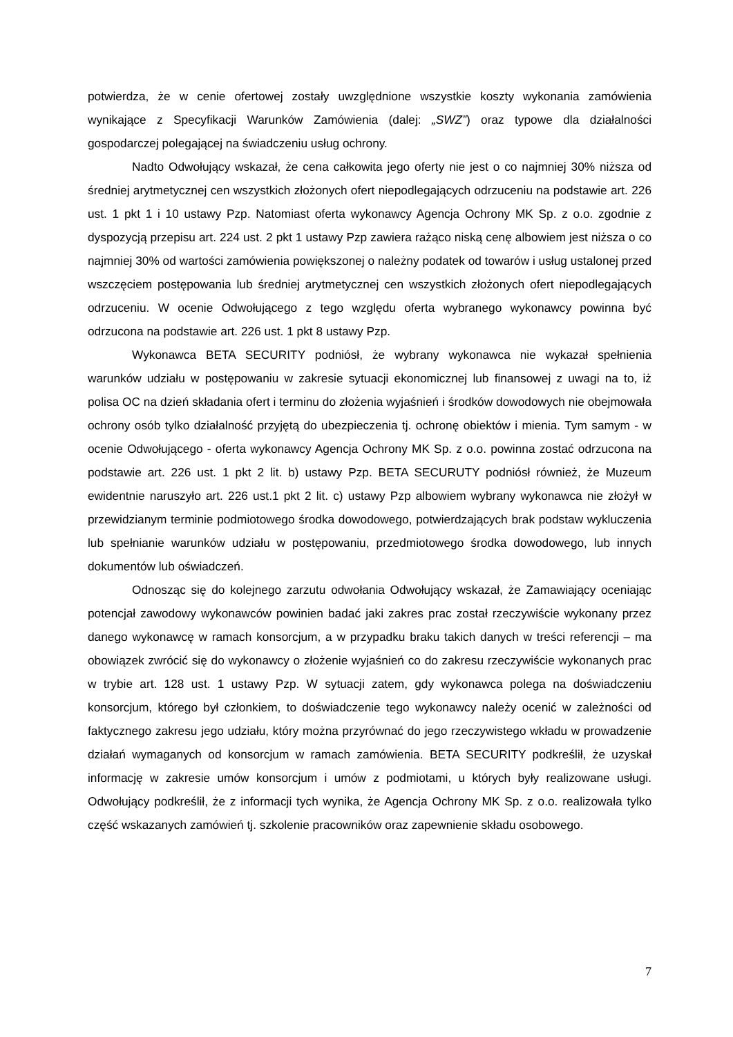potwierdza, że w cenie ofertowej zostały uwzględnione wszystkie koszty wykonania zamówienia wynikające z Specyfikacji Warunków Zamówienia (dalej: „SWZ”) oraz typowe dla działalności gospodarczej polegającej na świadczeniu usług ochrony.
Nadto Odwołujący wskazał, że cena całkowita jego oferty nie jest o co najmniej 30% niższa od średniej arytmetycznej cen wszystkich złożonych ofert niepodlegających odrzuceniu na podstawie art. 226 ust. 1 pkt 1 i 10 ustawy Pzp. Natomiast oferta wykonawcy Agencja Ochrony MK Sp. z o.o. zgodnie z dyspozycją przepisu art. 224 ust. 2 pkt 1 ustawy Pzp zawiera rażąco niską cenę albowiem jest niższa o co najmniej 30% od wartości zamówienia powiększonej o należny podatek od towarów i usług ustalonej przed wszczęciem postępowania lub średniej arytmetycznej cen wszystkich złożonych ofert niepodlegających odrzuceniu. W ocenie Odwołującego z tego względu oferta wybranego wykonawcy powinna być odrzucona na podstawie art. 226 ust. 1 pkt 8 ustawy Pzp.
Wykonawca BETA SECURITY podniósł, że wybrany wykonawca nie wykazał spełnienia warunków udziału w postępowaniu w zakresie sytuacji ekonomicznej lub finansowej z uwagi na to, iż polisa OC na dzień składania ofert i terminu do złożenia wyjaśnień i środków dowodowych nie obejmowała ochrony osób tylko działalność przyjętą do ubezpieczenia tj. ochronę obiektów i mienia. Tym samym - w ocenie Odwołującego - oferta wykonawcy Agencja Ochrony MK Sp. z o.o. powinna zostać odrzucona na podstawie art. 226 ust. 1 pkt 2 lit. b) ustawy Pzp. BETA SECURUTY podniósł również, że Muzeum ewidentnie naruszyło art. 226 ust.1 pkt 2 lit. c) ustawy Pzp albowiem wybrany wykonawca nie złożył w przewidzianym terminie podmiotowego środka dowodowego, potwierdzających brak podstaw wykluczenia lub spełnianie warunków udziału w postępowaniu, przedmiotowego środka dowodowego, lub innych dokumentów lub oświadczeń.
Odnosząc się do kolejnego zarzutu odwołania Odwołujący wskazał, że Zamawiający oceniając potencjał zawodowy wykonawców powinien badać jaki zakres prac został rzeczywiście wykonany przez danego wykonawcę w ramach konsorcjum, a w przypadku braku takich danych w treści referencji – ma obowiązek zwrócić się do wykonawcy o złożenie wyjaśnień co do zakresu rzeczywiście wykonanych prac w trybie art. 128 ust. 1 ustawy Pzp. W sytuacji zatem, gdy wykonawca polega na doświadczeniu konsorcjum, którego był członkiem, to doświadczenie tego wykonawcy należy ocenić w zależności od faktycznego zakresu jego udziału, który można przyrównać do jego rzeczywistego wkładu w prowadzenie działań wymaganych od konsorcjum w ramach zamówienia. BETA SECURITY podkreślił, że uzyskał informację w zakresie umów konsorcjum i umów z podmiotami, u których były realizowane usługi. Odwołujący podkreślił, że z informacji tych wynika, że Agencja Ochrony MK Sp. z o.o. realizowała tylko część wskazanych zamówień tj. szkolenie pracowników oraz zapewnienie składu osobowego.
7